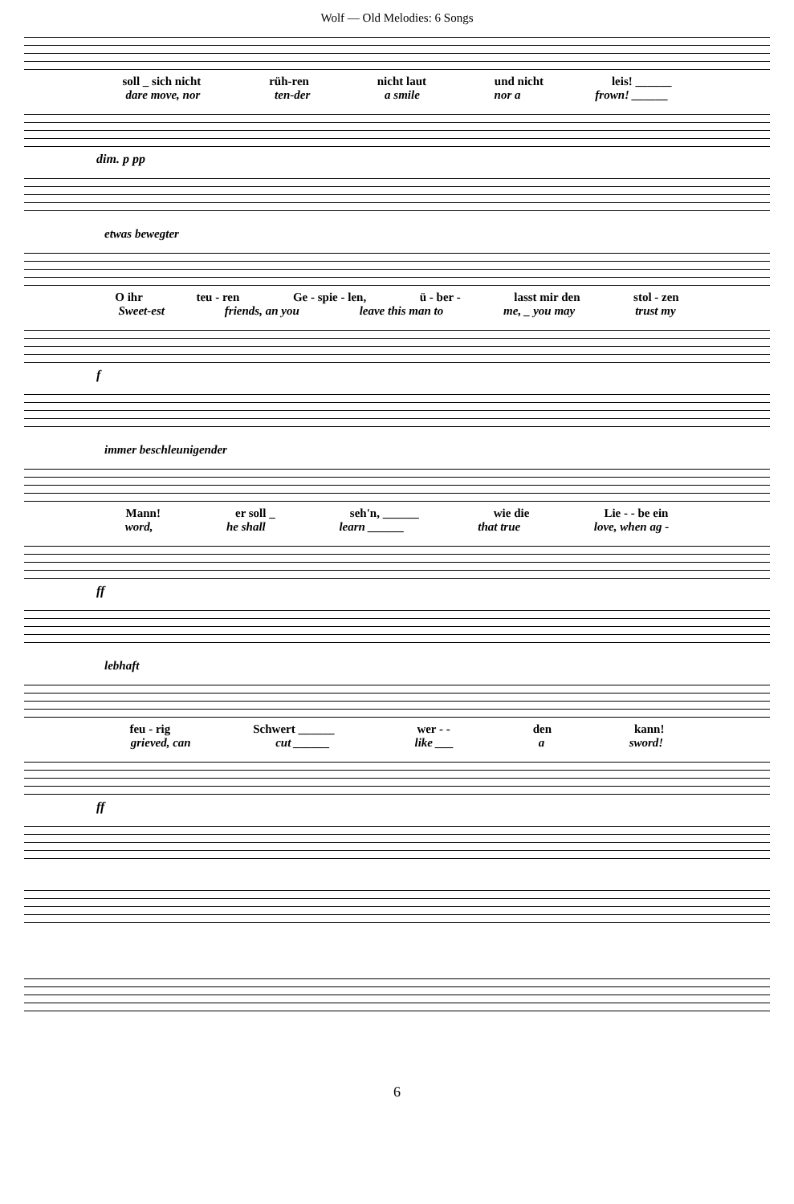Wolf — Old Melodies: 6 Songs
soll _ sich nicht rüh-ren nicht laut und nicht leis! ______
dare move, nor ten-der a smile nor a frown! ______
dim. p pp
etwas bewegter
O ihr teu - ren Ge - spie - len, ü - ber - lasst mir den stol - zen
Sweet-est friends, an you leave this man to me, _ you may trust my
f
immer beschleunigender
Mann! er soll _ seh'n, ______ wie die Lie - - be ein
word, he shall learn ______ that true love, when ag -
ff
lebhaft
feu - rig Schwert ______ wer - - den kann!
grieved, can cut ______ like ___ a sword!
ff
6